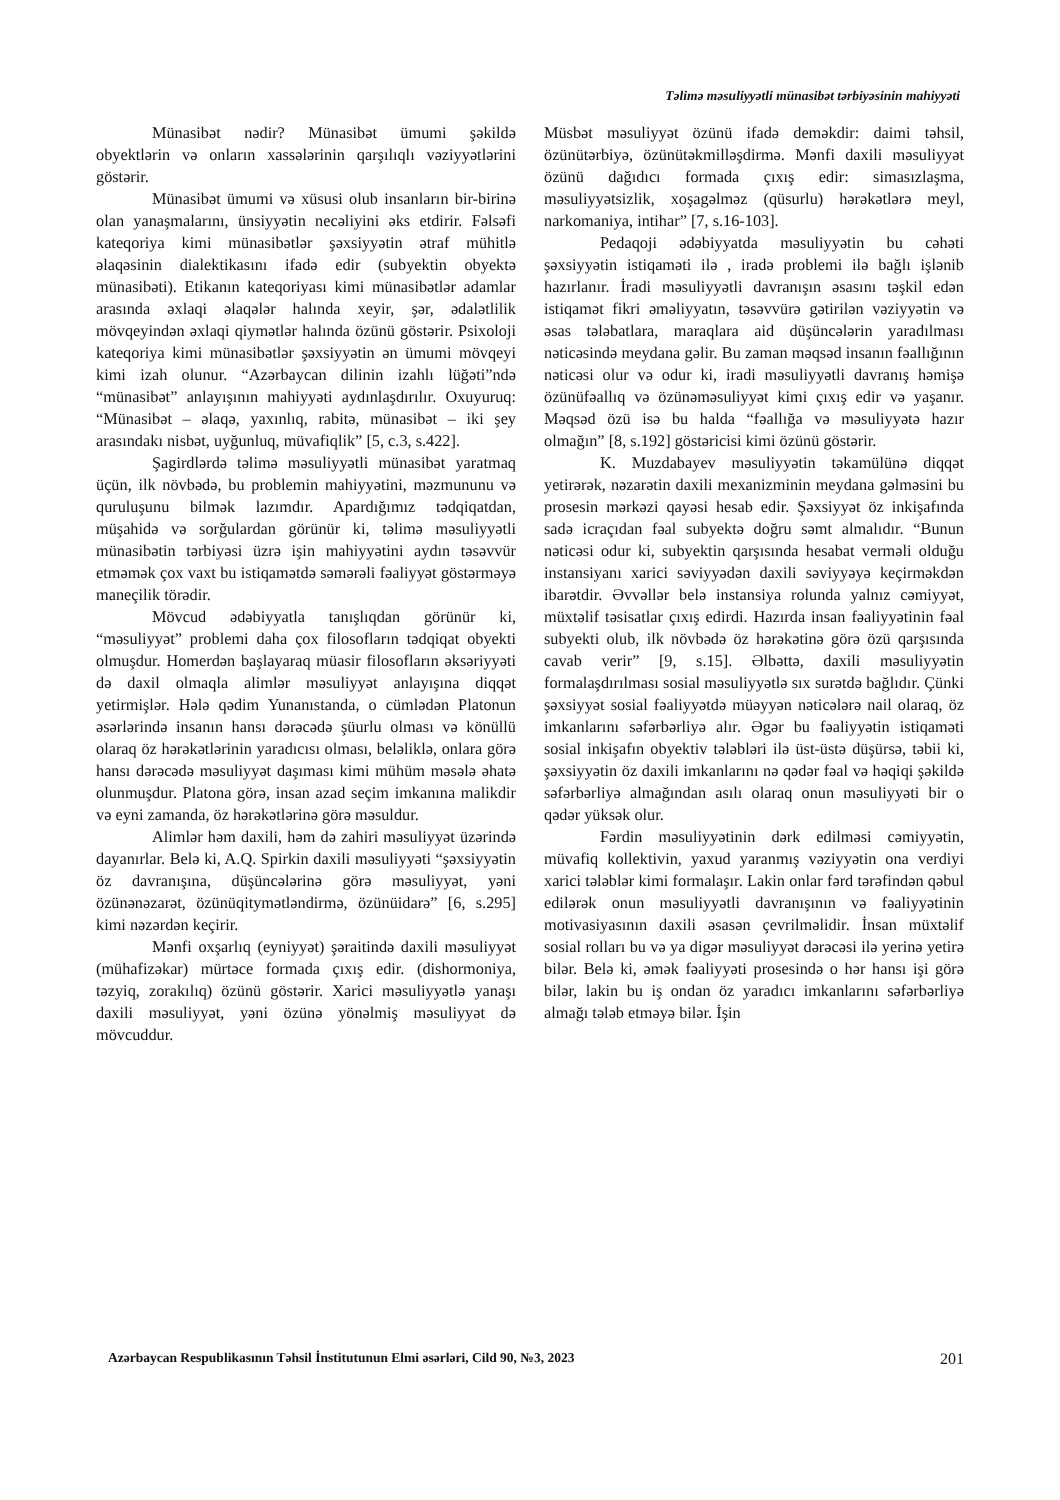Təlimə məsuliyyətli münasibət tərbiyəsinin mahiyyəti
Münasibət nədir? Münasibət ümumi şəkildə obyektlərin və onların xassələrinin qarşılıqlı vəziyyətlərini göstərir.
Münasibət ümumi və xüsusi olub insanların bir-birinə olan yanaşmalarını, ünsiyyətin necəliyini əks etdirir. Fəlsəfi kateqoriya kimi münasibətlər şəxsiyyətin ətraf mühitlə əlaqəsinin dialektikasını ifadə edir (subyektin obyektə münasibəti). Etikanın kateqoriyası kimi münasibətlər adamlar arasında əxlaqi əlaqələr halında xeyir, şər, ədalətlilik mövqeyindən əxlaqi qiymətlər halında özünü göstərir. Psixoloji kateqoriya kimi münasibətlər şəxsiyyətin ən ümumi mövqeyi kimi izah olunur. “Azərbaycan dilinin izahlı lüğəti”ndə “münasibət” anlayışının mahiyyəti aydınlaşdırılır. Oxuyuruq: “Münasibət – əlaqə, yaxınlıq, rabitə, münasibət – iki şey arasındakı nisbət, uyğunluq, müvafiqlik” [5, c.3, s.422].
Şagirdlərdə təlimə məsuliyyətli münasibət yaratmaq üçün, ilk növbədə, bu problemin mahiyyətini, məzmununu və quruluşunu bilmək lazımdır. Apardığımız tədqiqatdan, müşahidə və sorğulardan görünür ki, təlimə məsuliyyətli münasibətin tərbiyəsi üzrə işin mahiyyətini aydın təsəvvür etməmək çox vaxt bu istiqamətdə səmərəli fəaliyyət göstərməyə maneçilik törədir.
Mövcud ədəbiyyatla tanışlıqdan görünür ki, “məsuliyyət” problemi daha çox filosofların tədqiqat obyekti olmuşdur. Homerdən başlayaraq müasir filosofların əksəriyyəti də daxil olmaqla alimlər məsuliyyət anlayışına diqqət yetirmişlər. Hələ qədim Yunanıstanda, o cümlədən Platonun əsərlərində insanın hansı dərəcədə şüurlu olması və könüllü olaraq öz hərəkətlərinin yaradıcısı olması, beləliklə, onlara görə hansı dərəcədə məsuliyyət daşıması kimi mühüm məsələ əhatə olunmuşdur. Platona görə, insan azad seçim imkanına malikdir və eyni zamanda, öz hərəkətlərinə görə məsuldur.
Alimlər həm daxili, həm də zahiri məsuliyyət üzərində dayanırlar. Belə ki, A.Q. Spirkin daxili məsuliyyəti “şəxsiyyətin öz davranışına, düşüncələrinə görə məsuliyyət, yəni özünənəzarət, özünüqitymətləndirmə, özünüidarə” [6, s.295] kimi nəzərdən keçirir.
Mənfi oxşarlıq (eyniyyət) şəraitində daxili məsuliyyət (mühafizəkar) mürtəce formada çıxış edir. (dishormoniya, təzyiq, zorakılıq) özünü göstərir. Xarici məsuliyyətlə yanaşı daxili məsuliyyət, yəni özünə yönəlmiş məsuliyyət də mövcuddur.
Müsbət məsuliyyət özünü ifadə deməkdir: daimi təhsil, özünütərbiyə, özünütəkmilləşdirmə. Mənfi daxili məsuliyyət özünü dağıdıcı formada çıxış edir: simasızlaşma, məsuliyyətsizlik, xoşagəlməz (qüsurlu) hərəkətlərə meyl, narkomaniya, intihar” [7, s.16-103].
Pedaqoji ədəbiyyatda məsuliyyətin bu cəhəti şəxsiyyətin istiqaməti ilə , iradə problemi ilə bağlı işlənib hazırlanır. İradi məsuliyyətli davranışın əsasını təşkil edən istiqamət fikri əməliyyatın, təsəvvürə gətirilən vəziyyətin və əsas tələbatlara, maraqlara aid düşüncələrin yaradılması nəticəsində meydana gəlir. Bu zaman məqsəd insanın fəallığının nəticəsi olur və odur ki, iradi məsuliyyətli davranış həmişə özünüfəallıq və özünəməsuliyyət kimi çıxış edir və yaşanır. Məqsəd özü isə bu halda “fəallığa və məsuliyyətə hazır olmağın” [8, s.192] göstəricisi kimi özünü göstərir.
K. Muzdabayev məsuliyyətin təkamülünə diqqət yetirərək, nəzarətin daxili mexanizminin meydana gəlməsini bu prosesin mərkəzi qayəsi hesab edir. Şəxsiyyət öz inkişafında sadə icraçıdan fəal subyektə doğru səmt almalıdır. “Bunun nəticəsi odur ki, subyektin qarşısında hesabat verməli olduğu instansiyanı xarici səviyyədən daxili səviyyəyə keçirməkdən ibarətdir. Əvvəllər belə instansiya rolunda yalnız cəmiyyət, müxtəlif təsisatlar çıxış edirdi. Hazırda insan fəaliyyətinin fəal subyekti olub, ilk növbədə öz hərəkətinə görə özü qarşısında cavab verir” [9, s.15]. Əlbəttə, daxili məsuliyyətin formalaşdırılması sosial məsuliyyətlə sıx surətdə bağlıdır. Çünki şəxsiyyət sosial fəaliyyətdə müəyyən nəticələrə nail olaraq, öz imkanlarını səfərbərliyə alır. Əgər bu fəaliyyətin istiqaməti sosial inkişafın obyektiv tələbləri ilə üst-üstə düşürsə, təbii ki, şəxsiyyətin öz daxili imkanlarını nə qədər fəal və həqiqi şəkildə səfərbərliyə almağından asılı olaraq onun məsuliyyəti bir o qədər yüksək olur.
Fərdin məsuliyyətinin dərk edilməsi cəmiyyətin, müvafiq kollektivin, yaxud yaranmış vəziyyətin ona verdiyi xarici tələblər kimi formalaşır. Lakin onlar fərd tərəfindən qəbul edilərək onun məsuliyyətli davranışının və fəaliyyətinin motivasiyasının daxili əsasən çevrilməlidir. İnsan müxtəlif sosial rolları bu və ya digər məsuliyyət dərəcəsi ilə yerinə yetirə bilər. Belə ki, əmək fəaliyyəti prosesində o hər hansı işi görə bilər, lakin bu iş ondan öz yaradıcı imkanlarını səfərbərliyə almağı tələb etməyə bilər. İşin
Azərbaycan Respublikasının Təhsil İnstitutunun Elmi əsərləri, Cild 90, №3, 2023 201